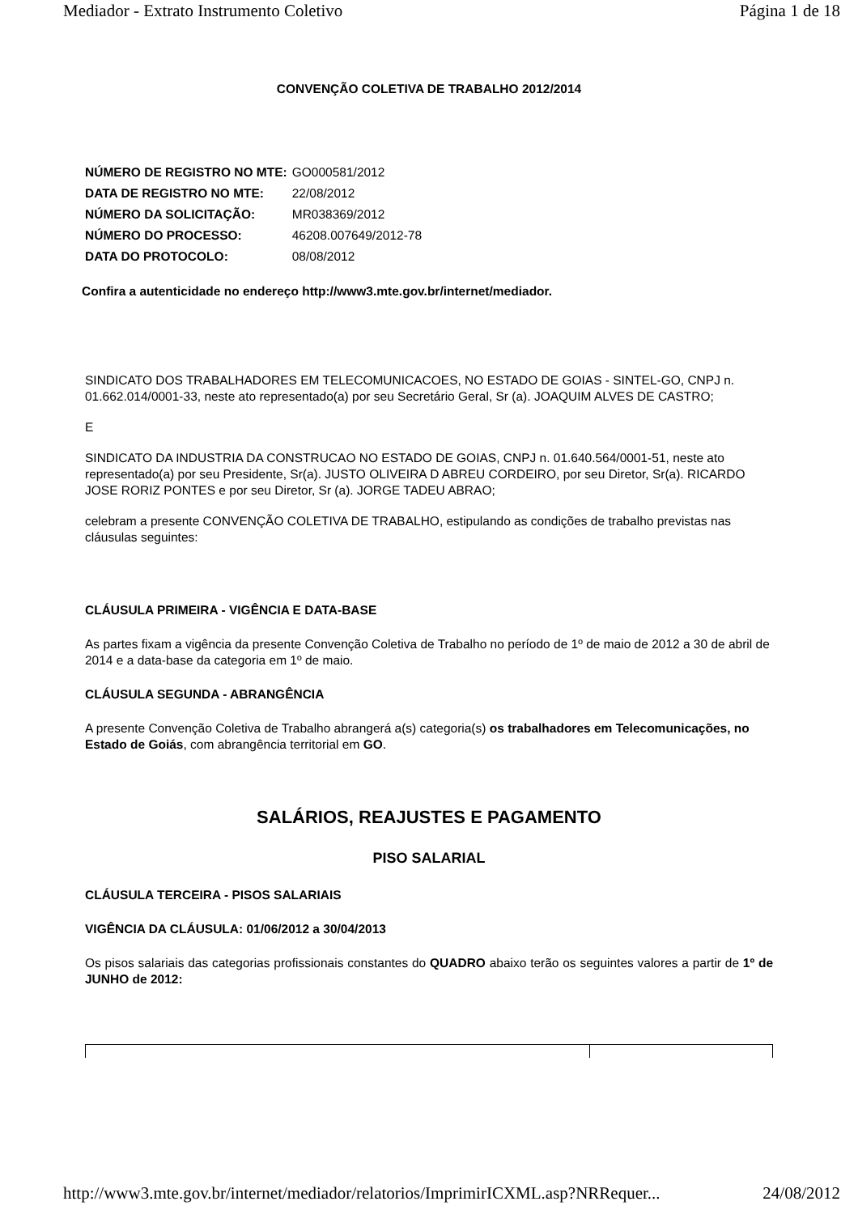Mediador - Extrato Instrumento Coletivo Página 1 de 18
CONVENÇÃO COLETIVA DE TRABALHO 2012/2014
| NÚMERO DE REGISTRO NO MTE: | GO000581/2012 |
| DATA DE REGISTRO NO MTE: | 22/08/2012 |
| NÚMERO DA SOLICITAÇÃO: | MR038369/2012 |
| NÚMERO DO PROCESSO: | 46208.007649/2012-78 |
| DATA DO PROTOCOLO: | 08/08/2012 |
Confira a autenticidade no endereço http://www3.mte.gov.br/internet/mediador.
SINDICATO DOS TRABALHADORES EM TELECOMUNICACOES, NO ESTADO DE GOIAS - SINTEL-GO, CNPJ n. 01.662.014/0001-33, neste ato representado(a) por seu Secretário Geral, Sr (a). JOAQUIM ALVES DE CASTRO;
E
SINDICATO DA INDUSTRIA DA CONSTRUCAO NO ESTADO DE GOIAS, CNPJ n. 01.640.564/0001-51, neste ato representado(a) por seu Presidente, Sr(a). JUSTO OLIVEIRA D ABREU CORDEIRO, por seu Diretor, Sr(a). RICARDO JOSE RORIZ PONTES e por seu Diretor, Sr (a). JORGE TADEU ABRAO;
celebram a presente CONVENÇÃO COLETIVA DE TRABALHO, estipulando as condições de trabalho previstas nas cláusulas seguintes:
CLÁUSULA PRIMEIRA - VIGÊNCIA E DATA-BASE
As partes fixam a vigência da presente Convenção Coletiva de Trabalho no período de 1º de maio de 2012 a 30 de abril de 2014 e a data-base da categoria em 1º de maio.
CLÁUSULA SEGUNDA - ABRANGÊNCIA
A presente Convenção Coletiva de Trabalho abrangerá a(s) categoria(s) os trabalhadores em Telecomunicações, no Estado de Goiás, com abrangência territorial em GO.
SALÁRIOS, REAJUSTES E PAGAMENTO
PISO SALARIAL
CLÁUSULA TERCEIRA - PISOS SALARIAIS
VIGÊNCIA DA CLÁUSULA: 01/06/2012 a 30/04/2013
Os pisos salariais das categorias profissionais constantes do QUADRO abaixo terão os seguintes valores a partir de 1º de JUNHO de 2012:
http://www3.mte.gov.br/internet/mediador/relatorios/ImprimirICXML.asp?NRRequer... 24/08/2012